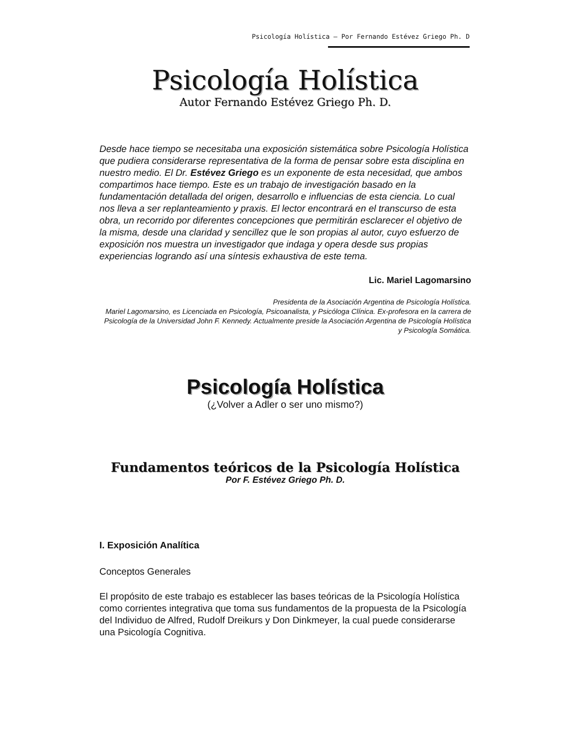Psicología Holística – Por Fernando Estévez Griego Ph. D
Psicología Holística
Autor Fernando Estévez Griego Ph. D.
Desde hace tiempo se necesitaba una exposición sistemática sobre Psicología Holística que pudiera considerarse representativa de la forma de pensar sobre esta disciplina en nuestro medio. El Dr. Estévez Griego es un exponente de esta necesidad, que ambos compartimos hace tiempo. Este es un trabajo de investigación basado en la fundamentación detallada del origen, desarrollo e influencias de esta ciencia. Lo cual nos lleva a ser replanteamiento y praxis. El lector encontrará en el transcurso de esta obra, un recorrido por diferentes concepciones que permitirán esclarecer el objetivo de la misma, desde una claridad y sencillez que le son propias al autor, cuyo esfuerzo de exposición nos muestra un investigador que indaga y opera desde sus propias experiencias logrando así una síntesis exhaustiva de este tema.
Lic. Mariel Lagomarsino
Presidenta de la Asociación Argentina de Psicología Holística.
Mariel Lagomarsino, es Licenciada en Psicología, Psicoanalista, y Psicóloga Clínica. Ex-profesora en la carrera de Psicología de la Universidad John F. Kennedy. Actualmente preside la Asociación Argentina de Psicología Holística y Psicología Somática.
Psicología Holística
(¿Volver a Adler o ser uno mismo?)
Fundamentos teóricos de la Psicología Holística
Por F. Estévez Griego Ph. D.
I. Exposición Analítica
Conceptos Generales
El propósito de este trabajo es establecer las bases teóricas de la Psicología Holística como corrientes integrativa que toma sus fundamentos de la propuesta de la Psicología del Individuo de Alfred, Rudolf Dreikurs y Don Dinkmeyer, la cual puede considerarse una Psicología Cognitiva.